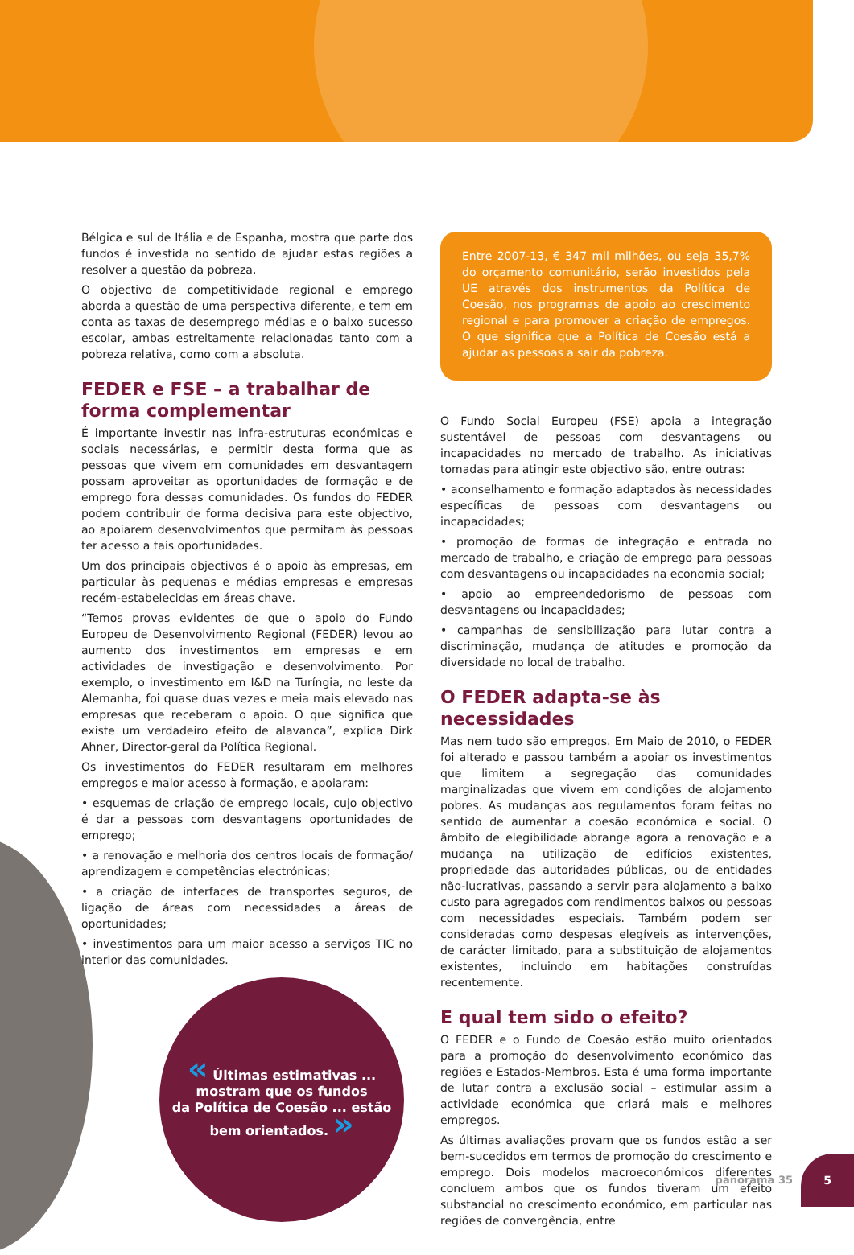Bélgica e sul de Itália e de Espanha, mostra que parte dos fundos é investida no sentido de ajudar estas regiões a resolver a questão da pobreza.
O objectivo de competitividade regional e emprego aborda a questão de uma perspectiva diferente, e tem em conta as taxas de desemprego médias e o baixo sucesso escolar, ambas estreitamente relacionadas tanto com a pobreza relativa, como com a absoluta.
FEDER e FSE – a trabalhar de forma complementar
É importante investir nas infra-estruturas económicas e sociais necessárias, e permitir desta forma que as pessoas que vivem em comunidades em desvantagem possam aproveitar as oportunidades de formação e de emprego fora dessas comunidades. Os fundos do FEDER podem contribuir de forma decisiva para este objectivo, ao apoiarem desenvolvimentos que permitam às pessoas ter acesso a tais oportunidades.
Um dos principais objectivos é o apoio às empresas, em particular às pequenas e médias empresas e empresas recém-estabelecidas em áreas chave.
“Temos provas evidentes de que o apoio do Fundo Europeu de Desenvolvimento Regional (FEDER) levou ao aumento dos investimentos em empresas e em actividades de investigação e desenvolvimento. Por exemplo, o investimento em I&D na Turíngia, no leste da Alemanha, foi quase duas vezes e meia mais elevado nas empresas que receberam o apoio. O que significa que existe um verdadeiro efeito de alavanca”, explica Dirk Ahner, Director-geral da Política Regional.
Os investimentos do FEDER resultaram em melhores empregos e maior acesso à formação, e apoiaram:
• esquemas de criação de emprego locais, cujo objectivo é dar a pessoas com desvantagens oportunidades de emprego;
• a renovação e melhoria dos centros locais de formação/ aprendizagem e competências electrónicas;
• a criação de interfaces de transportes seguros, de ligação de áreas com necessidades a áreas de oportunidades;
• investimentos para um maior acesso a serviços TIC no interior das comunidades.
« Últimas estimativas ...
mostram que os fundos
da Política de Coesão ... estão
bem orientados. »
Entre 2007-13, € 347 mil milhões, ou seja 35,7% do orçamento comunitário, serão investidos pela UE através dos instrumentos da Política de Coesão, nos programas de apoio ao crescimento regional e para promover a criação de empregos. O que significa que a Política de Coesão está a ajudar as pessoas a sair da pobreza.
O Fundo Social Europeu (FSE) apoia a integração sustentável de pessoas com desvantagens ou incapacidades no mercado de trabalho. As iniciativas tomadas para atingir este objectivo são, entre outras:
• aconselhamento e formação adaptados às necessidades específicas de pessoas com desvantagens ou incapacidades;
• promoção de formas de integração e entrada no mercado de trabalho, e criação de emprego para pessoas com desvantagens ou incapacidades na economia social;
• apoio ao empreendedorismo de pessoas com desvantagens ou incapacidades;
• campanhas de sensibilização para lutar contra a discriminação, mudança de atitudes e promoção da diversidade no local de trabalho.
O FEDER adapta-se às necessidades
Mas nem tudo são empregos. Em Maio de 2010, o FEDER foi alterado e passou também a apoiar os investimentos que limitem a segregação das comunidades marginalizadas que vivem em condições de alojamento pobres. As mudanças aos regulamentos foram feitas no sentido de aumentar a coesão económica e social. O âmbito de elegibilidade abrange agora a renovação e a mudança na utilização de edifícios existentes, propriedade das autoridades públicas, ou de entidades não-lucrativas, passando a servir para alojamento a baixo custo para agregados com rendimentos baixos ou pessoas com necessidades especiais. Também podem ser consideradas como despesas elegíveis as intervenções, de carácter limitado, para a substituição de alojamentos existentes, incluindo em habitações construídas recentemente.
E qual tem sido o efeito?
O FEDER e o Fundo de Coesão estão muito orientados para a promoção do desenvolvimento económico das regiões e Estados-Membros. Esta é uma forma importante de lutar contra a exclusão social – estimular assim a actividade económica que criará mais e melhores empregos.
As últimas avaliações provam que os fundos estão a ser bem-sucedidos em termos de promoção do crescimento e emprego. Dois modelos macroeconómicos diferentes concluem ambos que os fundos tiveram um efeito substancial no crescimento económico, em particular nas regiões de convergência, entre
panorama 35
5